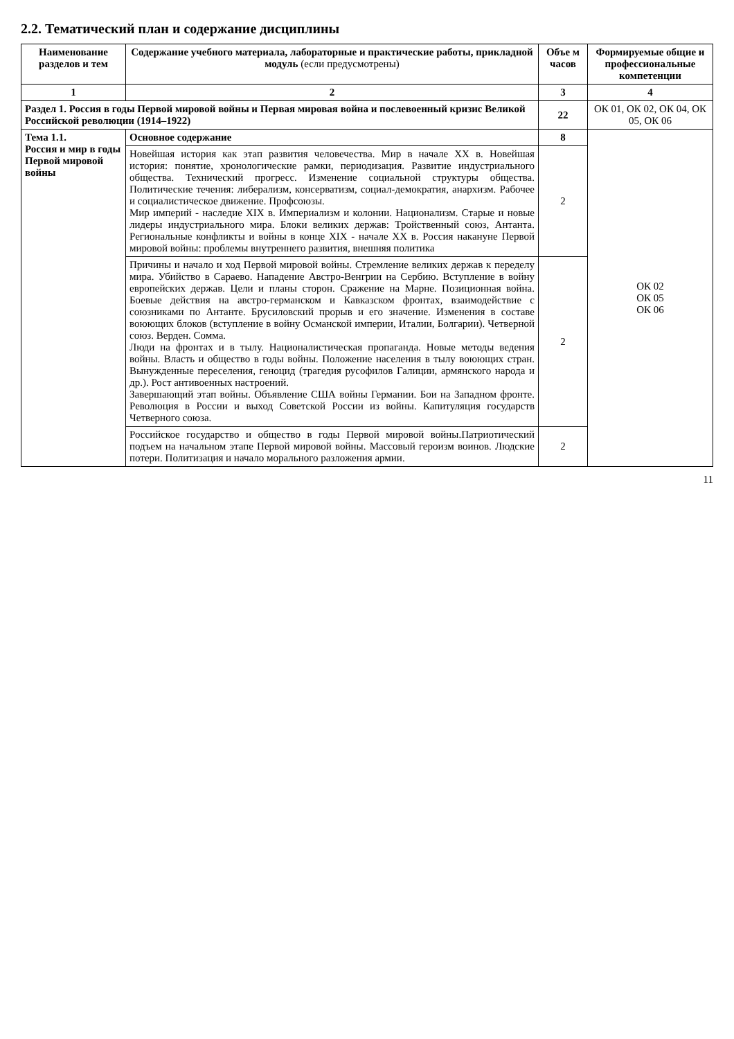2.2. Тематический план и содержание дисциплины
| Наименование разделов и тем | Содержание учебного материала, лабораторные и практические работы, прикладной модуль (если предусмотрены) | Объе м часов | Формируемые общие и профессиональные компетенции |
| --- | --- | --- | --- |
| 1 | 2 | 3 | 4 |
| Раздел 1. Россия в годы Первой мировой войны и Первая мировая война и послевоенный кризис Великой Российской революции (1914–1922) | | 22 | ОК 01, ОК 02, ОК 04, ОК 05, ОК 06 |
| Тема 1.1. Россия и мир в годы Первой мировой войны | Основное содержание | 8 | ОК 02 ОК 05 ОК 06 |
| | Новейшая история как этап развития человечества. Мир в начале XX в. Новейшая история: понятие, хронологические рамки, периодизация. Развитие индустриального общества. Технический прогресс. Изменение социальной структуры общества. Политические течения: либерализм, консерватизм, социал-демократия, анархизм. Рабочее и социалистическое движение. Профсоюзы. Мир империй - наследие XIX в. Империализм и колонии. Национализм. Старые и новые лидеры индустриального мира. Блоки великих держав: Тройственный союз, Антанта. Региональные конфликты и войны в конце XIX - начале XX в. Россия накануне Первой мировой войны: проблемы внутреннего развития, внешняя политика | 2 | |
| | Причины и начало и ход Первой мировой войны. Стремление великих держав к переделу мира. Убийство в Сараево. Нападение Австро-Венгрии на Сербию. Вступление в войну европейских держав. Цели и планы сторон. Сражение на Марне. Позиционная война. Боевые действия на австро-германском и Кавказском фронтах, взаимодействие с союзниками по Антанте. Брусиловский прорыв и его значение. Изменения в составе воюющих блоков (вступление в войну Османской империи, Италии, Болгарии). Четверной союз. Верден. Сомма. Люди на фронтах и в тылу. Националистическая пропаганда. Новые методы ведения войны. Власть и общество в годы войны. Положение населения в тылу воюющих стран. Вынужденные переселения, геноцид (трагедия русофилов Галиции, армянского народа и др.). Рост антивоенных настроений. Завершающий этап войны. Объявление США войны Германии. Бои на Западном фронте. Революция в России и выход Советской России из войны. Капитуляция государств Четверного союза. | 2 | |
| | Российское государство и общество в годы Первой мировой войны.Патриотический подъем на начальном этапе Первой мировой войны. Массовый героизм воинов. Людские потери. Политизация и начало морального разложения армии. | 2 | |
11